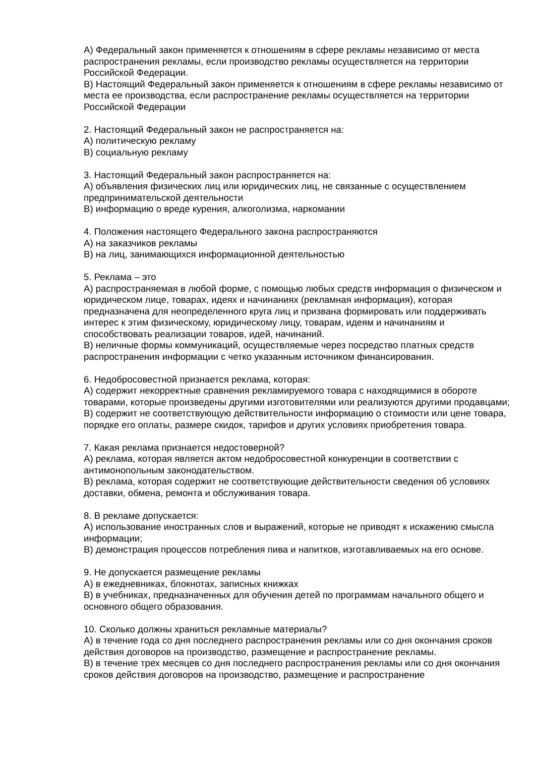А) Федеральный закон применяется к отношениям в сфере рекламы независимо от места распространения рекламы, если производство рекламы осуществляется на территории Российской Федерации.
В) Настоящий Федеральный закон применяется к отношениям в сфере рекламы независимо от места ее производства, если распространение рекламы осуществляется на территории Российской Федерации
2. Настоящий Федеральный закон не распространяется на:
А) политическую рекламу
В) социальную рекламу
3. Настоящий Федеральный закон распространяется на:
А) объявления физических лиц или юридических лиц, не связанные с осуществлением предпринимательской деятельности
В) информацию о вреде курения, алкоголизма, наркомании
4. Положения настоящего Федерального закона распространяются
А) на заказчиков рекламы
В) на лиц, занимающихся информационной деятельностью
5. Реклама – это
А) распространяемая в любой форме, с помощью любых средств информация о физическом и юридическом лице, товарах, идеях и начинаниях (рекламная информация), которая предназначена для неопределенного круга лиц и призвана формировать или поддерживать интерес к этим физическому, юридическому лицу, товарам, идеям и начинаниям и способствовать реализации товаров, идей, начинаний.
В) неличные формы коммуникаций, осуществляемые через посредство платных средств распространения информации с четко указанным источником финансирования.
6. Недобросовестной признается реклама, которая:
А) содержит некорректные сравнения рекламируемого товара с находящимися в обороте товарами, которые произведены другими изготовителями или реализуются другими продавцами;
В) содержит не соответствующую действительности информацию о стоимости или цене товара, порядке его оплаты, размере скидок, тарифов и других условиях приобретения товара.
7. Какая реклама признается недостоверной?
А) реклама, которая является актом недобросовестной конкуренции в соответствии с антимонопольным законодательством.
В) реклама, которая содержит не соответствующие действительности сведения об условиях доставки, обмена, ремонта и обслуживания товара.
8. В рекламе допускается:
А) использование иностранных слов и выражений, которые не приводят к искажению смысла информации;
В) демонстрация процессов потребления пива и напитков, изготавливаемых на его основе.
9. Не допускается размещение рекламы
А) в ежедневниках, блокнотах, записных книжках
В) в учебниках, предназначенных для обучения детей по программам начального общего и основного общего образования.
10. Сколько должны храниться рекламные материалы?
А) в течение года со дня последнего распространения рекламы или со дня окончания сроков действия договоров на производство, размещение и распространение рекламы.
В) в течение трех месяцев со дня последнего распространения рекламы или со дня окончания сроков действия договоров на производство, размещение и распространение